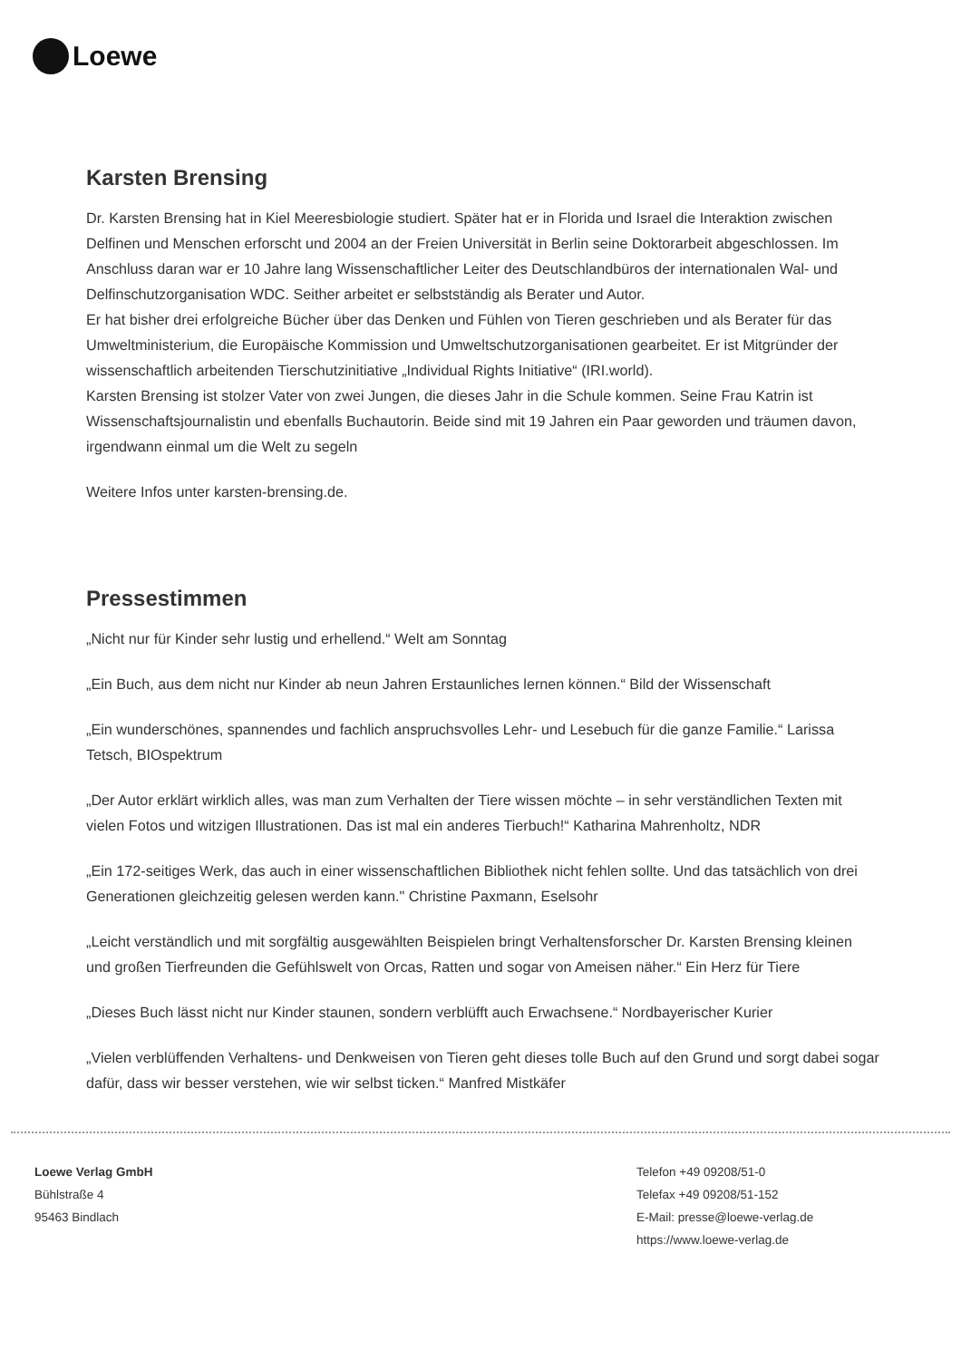Loewe
Karsten Brensing
Dr. Karsten Brensing hat in Kiel Meeresbiologie studiert. Später hat er in Florida und Israel die Interaktion zwischen Delfinen und Menschen erforscht und 2004 an der Freien Universität in Berlin seine Doktorarbeit abgeschlossen. Im Anschluss daran war er 10 Jahre lang Wissenschaftlicher Leiter des Deutschlandbüros der internationalen Wal- und Delfinschutzorganisation WDC. Seither arbeitet er selbstständig als Berater und Autor.
Er hat bisher drei erfolgreiche Bücher über das Denken und Fühlen von Tieren geschrieben und als Berater für das Umweltministerium, die Europäische Kommission und Umweltschutzorganisationen gearbeitet. Er ist Mitgründer der wissenschaftlich arbeitenden Tierschutzinitiative „Individual Rights Initiative“ (IRI.world).
Karsten Brensing ist stolzer Vater von zwei Jungen, die dieses Jahr in die Schule kommen. Seine Frau Katrin ist Wissenschaftsjournalistin und ebenfalls Buchautorin. Beide sind mit 19 Jahren ein Paar geworden und träumen davon, irgendwann einmal um die Welt zu segeln
Weitere Infos unter karsten-brensing.de.
Pressestimmen
„Nicht nur für Kinder sehr lustig und erhellend.“ Welt am Sonntag
„Ein Buch, aus dem nicht nur Kinder ab neun Jahren Erstaunliches lernen können.“ Bild der Wissenschaft
„Ein wunderschönes, spannendes und fachlich anspruchsvolles Lehr- und Lesebuch für die ganze Familie.“ Larissa Tetsch, BIOspektrum
„Der Autor erklärt wirklich alles, was man zum Verhalten der Tiere wissen möchte – in sehr verständlichen Texten mit vielen Fotos und witzigen Illustrationen. Das ist mal ein anderes Tierbuch!“ Katharina Mahrenholtz, NDR
„Ein 172-seitiges Werk, das auch in einer wissenschaftlichen Bibliothek nicht fehlen sollte. Und das tatsächlich von drei Generationen gleichzeitig gelesen werden kann." Christine Paxmann, Eselsohr
„Leicht verständlich und mit sorgfältig ausgewählten Beispielen bringt Verhaltensforscher Dr. Karsten Brensing kleinen und großen Tierfreunden die Gefühlswelt von Orcas, Ratten und sogar von Ameisen näher.“ Ein Herz für Tiere
„Dieses Buch lässt nicht nur Kinder staunen, sondern verblüfft auch Erwachsene.“ Nordbayerischer Kurier
„Vielen verblüffenden Verhaltens- und Denkweisen von Tieren geht dieses tolle Buch auf den Grund und sorgt dabei sogar dafür, dass wir besser verstehen, wie wir selbst ticken.“ Manfred Mistkäfer
Loewe Verlag GmbH
Bühlstraße 4
95463 Bindlach
Telefon +49 09208/51-0
Telefax +49 09208/51-152
E-Mail: presse@loewe-verlag.de
https://www.loewe-verlag.de